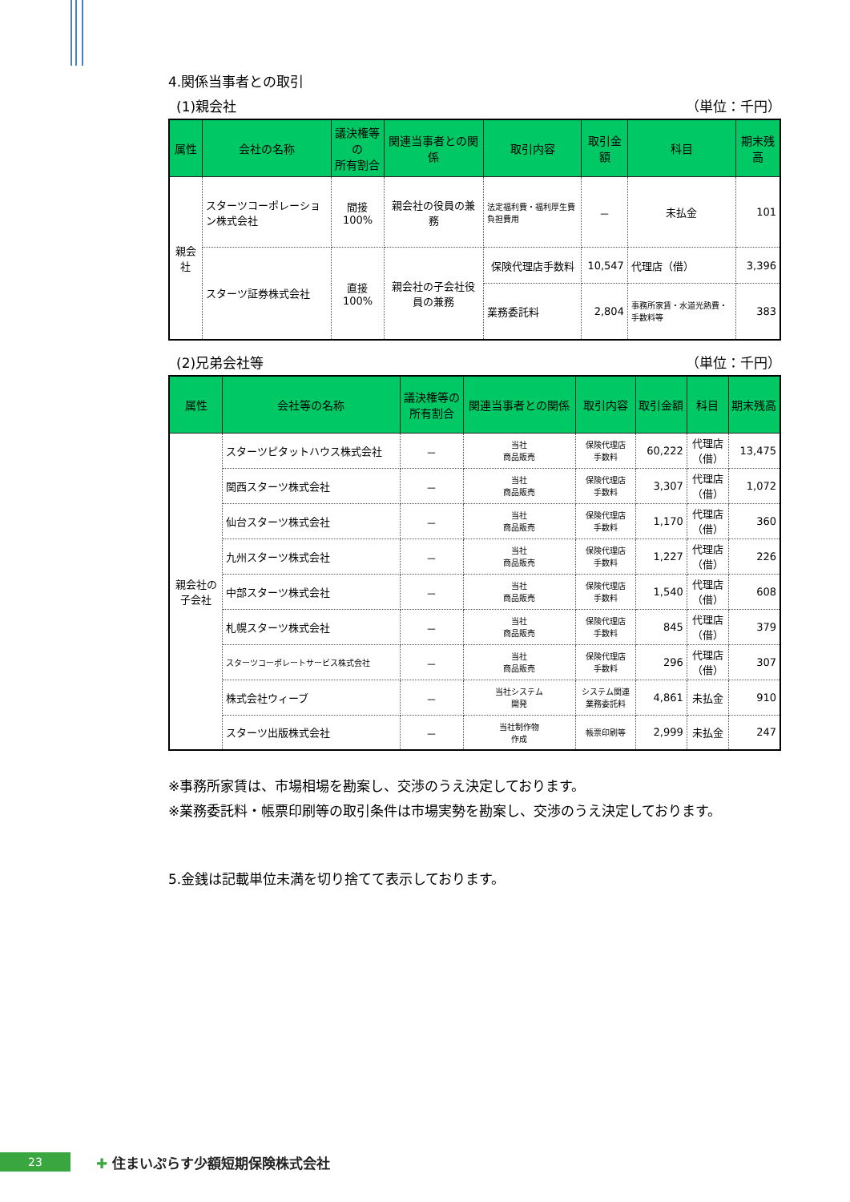4.関係当事者との取引
(1)親会社 （単位：千円）
| 属性 | 会社の名称 | 議決権等の 所有割合 | 関連当事者との関係 | 取引内容 | 取引金額 | 科目 | 期末残高 |
| --- | --- | --- | --- | --- | --- | --- | --- |
| 親会社 | スターツコーポレーション株式会社 | 間接100% | 親会社の役員の兼務 | 法定福利費・福利厚生費負担費用 | － | 未払金 | 101 |
| | スターツ証券株式会社 | 直接100% | 親会社の子会社役員の兼務 | 保険代理店手数料 | 10,547 | 代理店（借） | 3,396 |
| | | | | 業務委託料 | 2,804 | 事務所家賃・水道光熱費・手数料等 | 383 |
(2)兄弟会社等 （単位：千円）
| 属性 | 会社等の名称 | 議決権等の 所有割合 | 関連当事者との関係 | 取引内容 | 取引金額 | 科目 | 期末残高 |
| --- | --- | --- | --- | --- | --- | --- | --- |
| 親会社の 子会社 | スターツピタットハウス株式会社 | － | 当社 商品販売 | 保険代理店 手数料 | 60,222 | 代理店 （借） | 13,475 |
| | 関西スターツ株式会社 | － | 当社 商品販売 | 保険代理店 手数料 | 3,307 | 代理店 （借） | 1,072 |
| | 仙台スターツ株式会社 | － | 当社 商品販売 | 保険代理店 手数料 | 1,170 | 代理店 （借） | 360 |
| | 九州スターツ株式会社 | － | 当社 商品販売 | 保険代理店 手数料 | 1,227 | 代理店 （借） | 226 |
| | 中部スターツ株式会社 | － | 当社 商品販売 | 保険代理店 手数料 | 1,540 | 代理店 （借） | 608 |
| | 札幌スターツ株式会社 | － | 当社 商品販売 | 保険代理店 手数料 | 845 | 代理店 （借） | 379 |
| | スターツコーポレートサービス株式会社 | － | 当社 商品販売 | 保険代理店 手数料 | 296 | 代理店 （借） | 307 |
| | 株式会社ウィーブ | － | 当社システム 開発 | システム関連 業務委託料 | 4,861 | 未払金 | 910 |
| | スターツ出版株式会社 | － | 当社制作物 作成 | 帳票印刷等 | 2,999 | 未払金 | 247 |
※事務所家賃は、市場相場を勘案し、交渉のうえ決定しております。
※業務委託料・帳票印刷等の取引条件は市場実勢を勘案し、交渉のうえ決定しております。
5.金銭は記載単位未満を切り捨てて表示しております。
23 ✚ 住まいぷらす少額短期保険株式会社